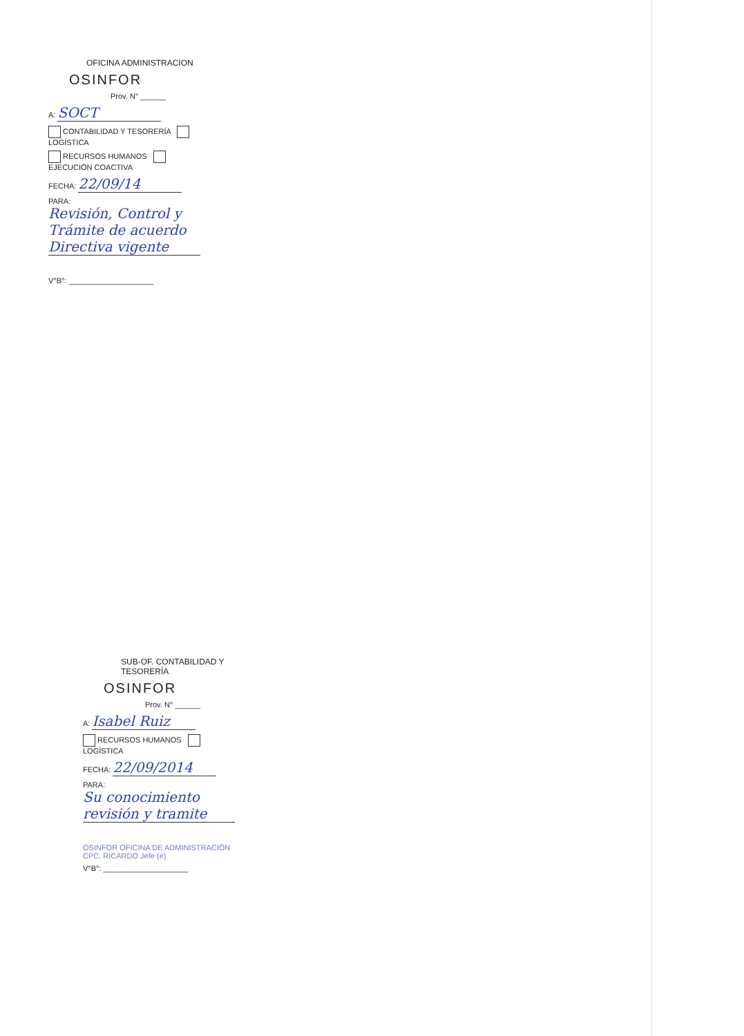OFICINA ADMINISTRACION
OSINFOR
Prov. N° ______
A: SOCT
CONTABILIDAD Y TESORERÍA LOGÍSTICA
RECURSOS HUMANOS EJECUCIÓN COACTIVA
FECHA: 22/09/14
PARA: Revisión, Control y Trámite de acuerdo Directiva vigente
V°B°: ____________________
SUB-OF. CONTABILIDAD Y TESORERÍA
OSINFOR
Prov. N° ______
A: Isabel Ruiz
RECURSOS HUMANOS LOGÍSTICA
FECHA: 22/09/2014
PARA: Su conocimiento revisión y tramite
OSINFOR OFICINA DE ADMINISTRACIÓN CPC. RICARDO Jefe (e)
V°B°: ____________________